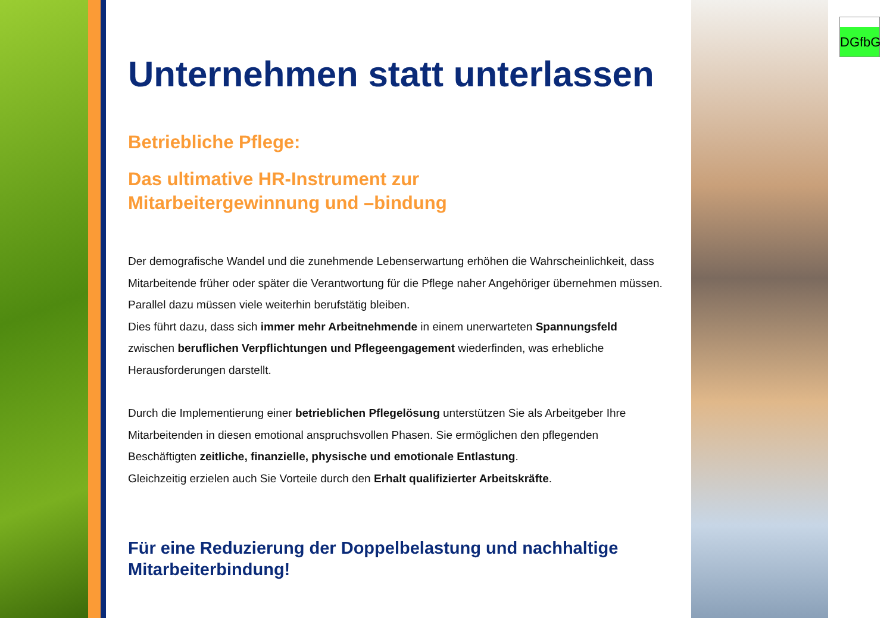DGfbG
Unternehmen statt unterlassen
Betriebliche Pflege:
Das ultimative HR-Instrument zur
Mitarbeitergewinnung und –bindung
Der demografische Wandel und die zunehmende Lebenserwartung erhöhen die Wahrscheinlichkeit, dass Mitarbeitende früher oder später die Verantwortung für die Pflege naher Angehöriger übernehmen müssen. Parallel dazu müssen viele weiterhin berufstätig bleiben.
Dies führt dazu, dass sich immer mehr Arbeitnehmende in einem unerwarteten Spannungsfeld zwischen beruflichen Verpflichtungen und Pflegeengagement wiederfinden, was erhebliche Herausforderungen darstellt.
Durch die Implementierung einer betrieblichen Pflegelösung unterstützen Sie als Arbeitgeber Ihre Mitarbeitenden in diesen emotional anspruchsvollen Phasen. Sie ermöglichen den pflegenden Beschäftigten zeitliche, finanzielle, physische und emotionale Entlastung.
Gleichzeitig erzielen auch Sie Vorteile durch den Erhalt qualifizierter Arbeitskräfte.
Für eine Reduzierung der Doppelbelastung und nachhaltige Mitarbeiterbindung!